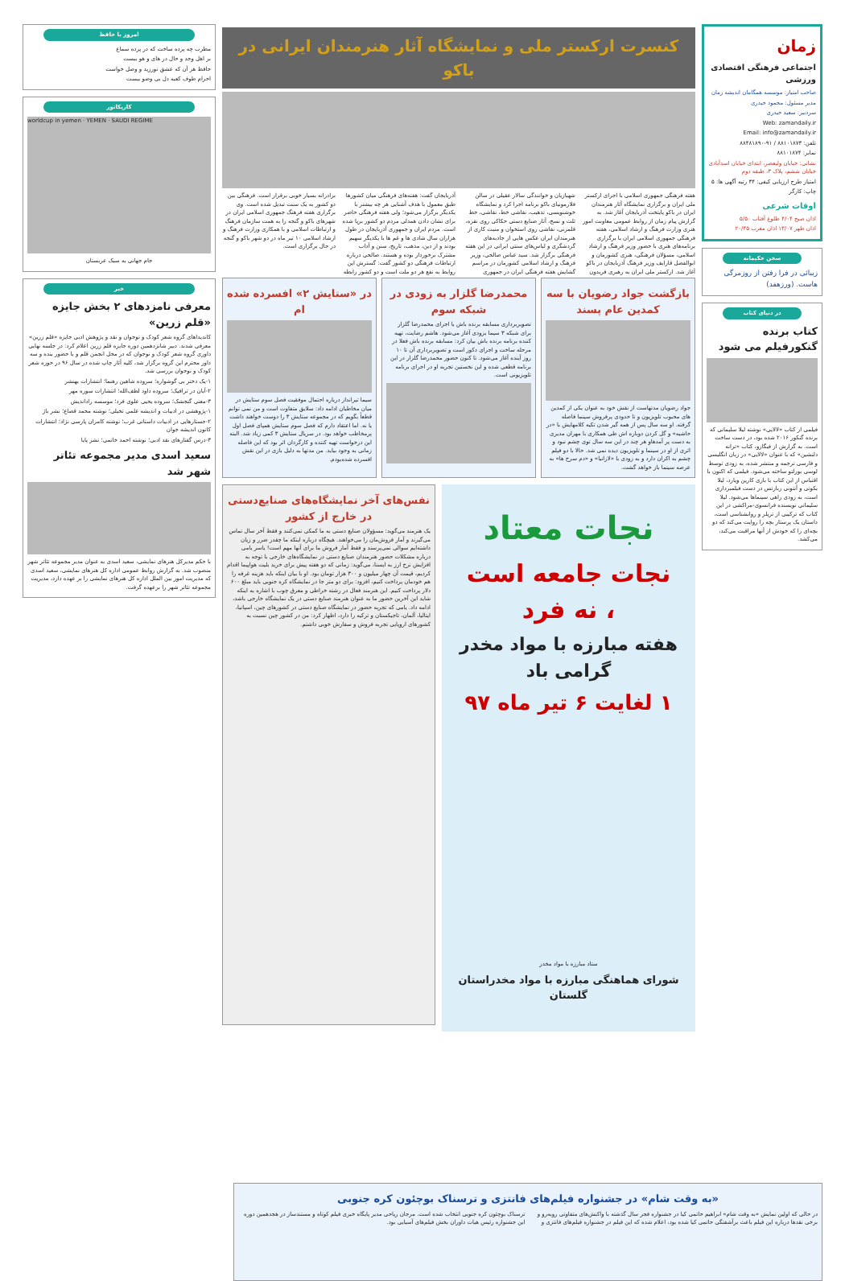زمان
اجتماعی فرهنگی اقتصادی ورزشی
صاحب امتیاز: موسسه همگامان اندیشه زمان
مدیر مسئول: محمود حیدری
سردبیر: سعید حیدری
Web: zamandaily.ir
Email: info@zamandaily.ir
تلفن: ۸۸۱۰۱۸۷۳ / ۹۱-۸۸۴۸۱۸۹۰
نمابر: ۸۸۱۰۱۸۷۴
نشانی: خیابان ولیعصر، ابتدای خیابان اسدآبادی خیابان ششم، پلاک ۳، طبقه دوم
امتیاز طرح ارزیابی کیفی: ۳۴ رتبه آگهی ها: ۵
چاپ: کارگر
اوقات شرعی
اذان صبح ۴/۰۴ طلوع آفتاب ۵/۵۰
اذان ظهر ۱۳/۰۷ اذان مغرب ۲۰/۴۵
سخن حکیمانه
زیبائی در فرا رفتن از روزمرگی هاست. (ورزهفد)
در دنیای کتاب
کتاب برنده گنکورفیلم می شود
فیلمی از کتاب «لالایی» نوشته لیلا سلیمانی که برنده گنکور ۲۰۱۶ شده بود، در دست ساخت است. به گزارش از فیگارو، کتاب «ترانه دلنشین» که با عنوان «لالایی» در زبان انگلیسی و فارسی ترجمه و منتشر شده، به زودی توسط لوسی بورلتو ساخته می‌شود. فیلمی که اکنون با اقتباس از این کتاب با بازی کارین ویارد، لیلا بکوتی و آنتونی ربارتس در دست فیلمبرداری است، به زودی راهی سینماها می‌شود. لیلا سلیمانی نویسنده فرانسوی-مراکشی در این کتاب که ترکیبی از تریلر و روانشناسی است، داستان یک پرستار بچه را روایت می‌کند که دو بچه‌ای را که خودش از آنها مراقبت می‌کند، می‌کشد.
کنسرت ارکستر ملی و نمایشگاه آثار هنرمندان ایرانی در باکو
هفته فرهنگی جمهوری اسلامی با اجرای ارکستر ملی ایران و برگزاری نمایشگاه آثار هنرمندان ایران در باکو پایتخت آذربایجان آغاز شد. به گزارش پیام زمان از روابط عمومی معاونت امور هنری وزارت فرهنگ و ارشاد اسلامی، هفته فرهنگی جمهوری اسلامی ایران با برگزاری برنامه‌های هنری با حضور وزیر فرهنگ و ارشاد اسلامی، مسؤلان فرهنگی، هنری کشورمان و ابوالفضل قارایف وزیر فرهنگ آذربایجان در باکو آغاز شد. ارکستر ملی ایران به رهبری فریدون شهبازیان و خوانندگی سالار عقیلی در سالن فلارمونیای باکو برنامه اجرا کرد و نمایشگاه خوشنویسی، تذهیب، نقاشی خط، نقاشی، خط ثلث و نسخ، آثار صنایع دستی حکاکی روی نقره، قلمزنی، نقاشی روی استخوان و منبت کاری از هنرمندان ایران عکس هایی از جاذبه‌های گردشگری و لباس‌های سنتی ایرانی در این هفته فرهنگی برگزار شد. سید عباس صالحی، وزیر فرهنگ و ارشاد اسلامی کشورمان در مراسم گشایش هفته فرهنگی ایران در جمهوری آذربایجان گفت: هفته‌های فرهنگی میان کشورها طبق معمول با هدف آشنایی هر چه بیشتر با یکدیگر برگزار می‌شود؛ ولی هفته فرهنگی حاضر برای نشان دادن همدلی مردم دو کشور برپا شده است. مردم ایران و جمهوری آذربایجان در طول هزاران سال شادی ها و غم ها با یکدیگر سهیم بودند و از دین، مذهب، تاریخ، سنن و آداب مشترک برخوردار بوده و هستند. صالحی درباره ارتباطات فرهنگی دو کشور گفت: گسترش این روابط به نفع هر دو ملت است و دو کشور رابطه برادرانه بسیار خوبی برقرار است. فرهنگی بین دو کشور به یک سنت تبدیل شده است. وی برگزاری هفته فرهنگ جمهوری اسلامی ایران در شهرهای باکو و گنجه را به همت سازمان فرهنگ و ارتباطات اسلامی و با همکاری وزارت فرهنگ و ارشاد اسلامی ۱۰ تیر ماه در دو شهر باکو و گنجه در حال برگزاری است.
بازگشت جواد رضویان با سه کمدین عام پسند
جواد رضویان مدتهاست از نقش خود به عنوان یکی از کمدین های محبوب تلویزیون و تا حدودی پرفروش سینما فاصله گرفته. او سه سال پس از همه گیر شدن تکیه کلامهایش با «در حاشیه» و گل کردن دوباره اش طی همکاری با مهران مدیری به دست پر آمدهاو هر چند در این سه سال توی چشم نبود و اثری از او در سینما و تلویزیون دیده نمی شد. حالا با دو فیلم چشم به اکران دارد و به زودی با «لازانیا» و «دم سرخ ها» به عرصه سینما باز خواهد گشت.
محمدرضا گلزار به زودی در شبکه سوم
تصویربرداری مسابقه برنده باش با اجرای محمدرضا گلزار برای شبکه ۳ سیما بزودی آغاز می‌شود. هاشم رضایت، تهیه کننده برنامه برنده باش بیان کرد: مسابقه برنده باش فعلا در مرحله ساخت و اجرای دکور است و تصویربرداری آن تا ۱۰ روز آینده آغاز می‌شود. تا کنون حضور محمدرضا گلزار در این برنامه قطعی شده و این نخستین تجربه او در اجرای برنامه تلویزیونی است.
در «ستایش ۲» افسرده شده ام
سیما تیرانداز درباره احتمال موفقیت فصل سوم ستایش در میان مخاطبان ادامه داد: سلایق متفاوت است و من نمی توانم قطعاً بگویم که در مجموعه ستایش ۳ را دوست خواهند داشت یا نه. اما اعتقاد دارم که فصل سوم ستایش همپای فصل اول پرمخاطب خواهد بود. در سریال ستایش ۳ کمی زیاد شد. البته این درخواست تهیه کننده و کارگردان اثر بود که این فاصله زمانی به وجود بیاید. من مدتها به دلیل بازی در این نقش افسرده شده‌بودم.
نجات معتاد
نجات جامعه است ، نه فرد
هفته مبارزه با مواد مخدر گرامی باد
۱ لغایت ۶ تیر ماه ۹۷
ستاد مبارزه با مواد مخدر
شورای هماهنگی مبارزه با مواد مخدراستان گلستان
نفس‌های آخر نمایشگاه‌های صنایع‌دستی در خارج از کشور
یک هنرمند می‌گوید: مسؤولان صنایع دستی به ما کمکی نمی‌کنند و فقط آخر سال تماس می‌گیرند و آمار فروش‌مان را می‌خواهند. هیچگاه درباره اینکه ما چقدر ضرر و زیان داشته‌ایم سوالی نمی‌پرسند و فقط آمار فروش ما برای آنها مهم است! یاسر یامی درباره مشکلات حضور هنرمندان صنایع دستی در نمایشگاه‌های خارجی با توجه به افزایش نرخ ارز به ایسنا، می‌گوید: زمانی که دو هفته پیش برای خرید بلیت هواپیما اقدام کردیم، قیمت آن چهار میلیون و ۳۰۰ هزار تومان بود. او با بیان اینکه باید هزینه غرفه را هم خودمان پرداخت کنیم، افزود: برای دو متر جا در نمایشگاه کره جنوبی باید مبلغ ۶۰۰ دلار پرداخت کنیم. این هنرمند فعال در رشته خراطی و معرق چوب با اشاره به اینکه شاید این آخرین حضور ما به عنوان هنرمند صنایع دستی در یک نمایشگاه خارجی باشد، ادامه داد. یامی که تجربه حضور در نمایشگاه صنایع دستی در کشورهای چین، اسپانیا، ایتالیا، آلمان، تاجیکستان و ترکیه را دارد، اظهار کرد: من در کشور چین نسبت به کشورهای اروپایی تجربه فروش و سفارش خوبی داشتم.
امروز با حافظ
مطرب چه پرده ساخت که در پرده سماع
بر اهل وجد و حال در های و هو ببست
حافظ هر آن که عشق نورزید و وصل خواست
احرام طوف کعبه دل بی وضو ببست
کاریکاتور
worldcup in yemen · YEMEN · SAUDI REGIME
جام جهانی به سبک عربستان
خبر
معرفی نامزدهای ۲ بخش جایزه «قلم زرین»
کاندیداهای گروه شعر کودک و نوجوان و نقد و پژوهش ادبی جایزه «قلم زرین» معرفی شدند. دبیر شانزدهمین دوره جایزه قلم زرین اعلام کرد: در جلسه نهایی داوری گروه شعر کودک و نوجوان که در محل انجمن قلم و با حضور بنده و سه داور محترم این گروه برگزار شد، کلیه آثار چاپ شده در سال ۹۶ در حوزه شعر کودک و نوجوان بررسی شد.
۱-یک دختر بی گوشواره؛ سروده شاهین رهنما؛ انتشارات بهنشر
۲-آبان در ترافیک؛ سروده داود لطف‌الله؛ انتشارات سوره مهر
۳-معنی گنجشک؛ سروده یحیی علوی فرد؛ موسسه رادانديش
۱-پژوهشی در ادبیات و اندیشه علمی تخیلی؛ نوشته محمد قصاع؛ نشر باژ
۲-جستارهایی در ادبیات داستانی غرب؛ نوشته کامران پارسی نژاد؛ انتشارات کانون اندیشه جوان
۳-درس گفتارهای نقد ادبی؛ نوشته احمد خاتمی؛ نشر پایا
سعید اسدی مدیر مجموعه تئاتر شهر شد
با حکم مدیرکل هنرهای نمایشی، سعید اسدی به عنوان مدیر مجموعه تئاتر شهر منصوب شد. به گزارش روابط عمومی اداره کل هنرهای نمایشی، سعید اسدی که مدیریت امور بین الملل اداره کل هنرهای نمایشی را بر عهده دارد، مدیریت مجموعه تئاتر شهر را برعهده گرفت.
«به وقت شام» در جشنواره فیلم‌های فانتزی و ترسناک بوچئون کره جنوبی
در حالی که اولین نمایش «به وقت شام» ابراهیم حاتمی کیا در جشنواره فجر سال گذشته با واکنش‌های متفاوتی روبه‌رو و برخی نقدها درباره این فیلم باعث برآشفتگی حاتمی کیا شده بود، اعلام شده که این فیلم در جشنواره فیلم‌های فانتزی و ترسناک بوچئون کره جنوبی انتخاب شده است. مرجان ریاحی مدیر پایگاه خبری فیلم کوتاه و مستندساز در هجدهمین دوره این جشنواره رئیس هیات داوران بخش فیلم‌های آسیایی بود.